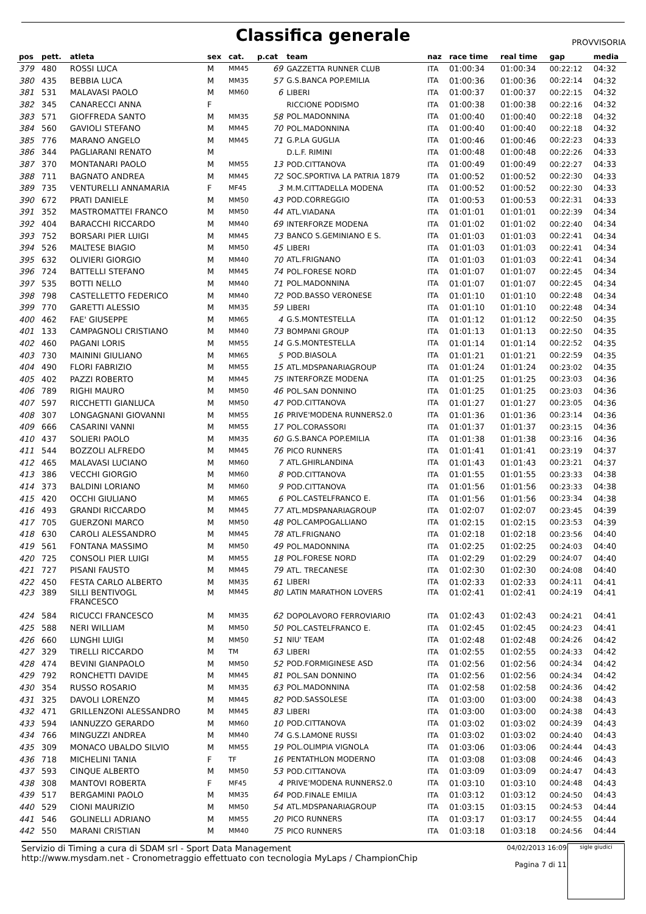Classifica generale
PROVVISORIA
| pos | pett. | atleta | sex | cat. | p.cat | team | naz | race time | real time | gap | media |
| --- | --- | --- | --- | --- | --- | --- | --- | --- | --- | --- | --- |
| 379 | 480 | ROSSI LUCA | M | MM45 | 69 | GAZZETTA RUNNER CLUB | ITA | 01:00:34 | 01:00:34 | 00:22:12 | 04:32 |
| 380 | 435 | BEBBIA LUCA | M | MM35 | 57 | G.S.BANCA POP.EMILIA | ITA | 01:00:36 | 01:00:36 | 00:22:14 | 04:32 |
| 381 | 531 | MALAVASI PAOLO | M | MM60 | 6 | LIBERI | ITA | 01:00:37 | 01:00:37 | 00:22:15 | 04:32 |
| 382 | 345 | CANARECCI ANNA | F | | | RICCIONE PODISMO | ITA | 01:00:38 | 01:00:38 | 00:22:16 | 04:32 |
| 383 | 571 | GIOFFREDA SANTO | M | MM35 | 58 | POL.MADONNINA | ITA | 01:00:40 | 01:00:40 | 00:22:18 | 04:32 |
| 384 | 560 | GAVIOLI STEFANO | M | MM45 | 70 | POL.MADONNINA | ITA | 01:00:40 | 01:00:40 | 00:22:18 | 04:32 |
| 385 | 776 | MARANO ANGELO | M | MM45 | 71 | G.P.LA GUGLIA | ITA | 01:00:46 | 01:00:46 | 00:22:23 | 04:33 |
| 386 | 344 | PAGLIARANI RENATO | M | | | D.L.F. RIMINI | ITA | 01:00:48 | 01:00:48 | 00:22:26 | 04:33 |
| 387 | 370 | MONTANARI PAOLO | M | MM55 | 13 | POD.CITTANOVA | ITA | 01:00:49 | 01:00:49 | 00:22:27 | 04:33 |
| 388 | 711 | BAGNATO ANDREA | M | MM45 | 72 | SOC.SPORTIVA LA PATRIA 1879 | ITA | 01:00:52 | 01:00:52 | 00:22:30 | 04:33 |
| 389 | 735 | VENTURELLI ANNAMARIA | F | MF45 | 3 | M.M.CITTADELLA MODENA | ITA | 01:00:52 | 01:00:52 | 00:22:30 | 04:33 |
| 390 | 672 | PRATI DANIELE | M | MM50 | 43 | POD.CORREGGIO | ITA | 01:00:53 | 01:00:53 | 00:22:31 | 04:33 |
| 391 | 352 | MASTROMATTEI FRANCO | M | MM50 | 44 | ATL.VIADANA | ITA | 01:01:01 | 01:01:01 | 00:22:39 | 04:34 |
| 392 | 404 | BARACCHI RICCARDO | M | MM40 | 69 | INTERFORZE MODENA | ITA | 01:01:02 | 01:01:02 | 00:22:40 | 04:34 |
| 393 | 752 | BORSARI PIER LUIGI | M | MM45 | 73 | BANCO S.GEMINIANO E S. | ITA | 01:01:03 | 01:01:03 | 00:22:41 | 04:34 |
| 394 | 526 | MALTESE BIAGIO | M | MM50 | 45 | LIBERI | ITA | 01:01:03 | 01:01:03 | 00:22:41 | 04:34 |
| 395 | 632 | OLIVIERI GIORGIO | M | MM40 | 70 | ATL.FRIGNANO | ITA | 01:01:03 | 01:01:03 | 00:22:41 | 04:34 |
| 396 | 724 | BATTELLI STEFANO | M | MM45 | 74 | POL.FORESE NORD | ITA | 01:01:07 | 01:01:07 | 00:22:45 | 04:34 |
| 397 | 535 | BOTTI NELLO | M | MM40 | 71 | POL.MADONNINA | ITA | 01:01:07 | 01:01:07 | 00:22:45 | 04:34 |
| 398 | 798 | CASTELLETTO FEDERICO | M | MM40 | 72 | POD.BASSO VERONESE | ITA | 01:01:10 | 01:01:10 | 00:22:48 | 04:34 |
| 399 | 770 | GARETTI ALESSIO | M | MM35 | 59 | LIBERI | ITA | 01:01:10 | 01:01:10 | 00:22:48 | 04:34 |
| 400 | 462 | FAE' GIUSEPPE | M | MM65 | 4 | G.S.MONTESTELLA | ITA | 01:01:12 | 01:01:12 | 00:22:50 | 04:35 |
| 401 | 133 | CAMPAGNOLI CRISTIANO | M | MM40 | 73 | BOMPANI GROUP | ITA | 01:01:13 | 01:01:13 | 00:22:50 | 04:35 |
| 402 | 460 | PAGANI LORIS | M | MM55 | 14 | G.S.MONTESTELLA | ITA | 01:01:14 | 01:01:14 | 00:22:52 | 04:35 |
| 403 | 730 | MAININI GIULIANO | M | MM65 | 5 | POD.BIASOLA | ITA | 01:01:21 | 01:01:21 | 00:22:59 | 04:35 |
| 404 | 490 | FLORI FABRIZIO | M | MM55 | 15 | ATL.MDSPANARIAGROUP | ITA | 01:01:24 | 01:01:24 | 00:23:02 | 04:35 |
| 405 | 402 | PAZZI ROBERTO | M | MM45 | 75 | INTERFORZE MODENA | ITA | 01:01:25 | 01:01:25 | 00:23:03 | 04:36 |
| 406 | 789 | RIGHI MAURO | M | MM50 | 46 | POL.SAN DONNINO | ITA | 01:01:25 | 01:01:25 | 00:23:03 | 04:36 |
| 407 | 597 | RICCHETTI GIANLUCA | M | MM50 | 47 | POD.CITTANOVA | ITA | 01:01:27 | 01:01:27 | 00:23:05 | 04:36 |
| 408 | 307 | LONGAGNANI GIOVANNI | M | MM55 | 16 | PRIVE'MODENA RUNNERS2.0 | ITA | 01:01:36 | 01:01:36 | 00:23:14 | 04:36 |
| 409 | 666 | CASARINI VANNI | M | MM55 | 17 | POL.CORASSORI | ITA | 01:01:37 | 01:01:37 | 00:23:15 | 04:36 |
| 410 | 437 | SOLIERI PAOLO | M | MM35 | 60 | G.S.BANCA POP.EMILIA | ITA | 01:01:38 | 01:01:38 | 00:23:16 | 04:36 |
| 411 | 544 | BOZZOLI ALFREDO | M | MM45 | 76 | PICO RUNNERS | ITA | 01:01:41 | 01:01:41 | 00:23:19 | 04:37 |
| 412 | 465 | MALAVASI LUCIANO | M | MM60 | 7 | ATL.GHIRLANDINA | ITA | 01:01:43 | 01:01:43 | 00:23:21 | 04:37 |
| 413 | 386 | VECCHI GIORGIO | M | MM60 | 8 | POD.CITTANOVA | ITA | 01:01:55 | 01:01:55 | 00:23:33 | 04:38 |
| 414 | 373 | BALDINI LORIANO | M | MM60 | 9 | POD.CITTANOVA | ITA | 01:01:56 | 01:01:56 | 00:23:33 | 04:38 |
| 415 | 420 | OCCHI GIULIANO | M | MM65 | 6 | POL.CASTELFRANCO E. | ITA | 01:01:56 | 01:01:56 | 00:23:34 | 04:38 |
| 416 | 493 | GRANDI RICCARDO | M | MM45 | 77 | ATL.MDSPANARIAGROUP | ITA | 01:02:07 | 01:02:07 | 00:23:45 | 04:39 |
| 417 | 705 | GUERZONI MARCO | M | MM50 | 48 | POL.CAMPOGALLIANO | ITA | 01:02:15 | 01:02:15 | 00:23:53 | 04:39 |
| 418 | 630 | CAROLI ALESSANDRO | M | MM45 | 78 | ATL.FRIGNANO | ITA | 01:02:18 | 01:02:18 | 00:23:56 | 04:40 |
| 419 | 561 | FONTANA MASSIMO | M | MM50 | 49 | POL.MADONNINA | ITA | 01:02:25 | 01:02:25 | 00:24:03 | 04:40 |
| 420 | 725 | CONSOLI PIER LUIGI | M | MM55 | 18 | POL.FORESE NORD | ITA | 01:02:29 | 01:02:29 | 00:24:07 | 04:40 |
| 421 | 727 | PISANI FAUSTO | M | MM45 | 79 | ATL. TRECANESE | ITA | 01:02:30 | 01:02:30 | 00:24:08 | 04:40 |
| 422 | 450 | FESTA CARLO ALBERTO | M | MM35 | 61 | LIBERI | ITA | 01:02:33 | 01:02:33 | 00:24:11 | 04:41 |
| 423 | 389 | SILLI BENTIVOGL FRANCESCO | M | MM45 | 80 | LATIN MARATHON LOVERS | ITA | 01:02:41 | 01:02:41 | 00:24:19 | 04:41 |
| 424 | 584 | RICUCCI FRANCESCO | M | MM35 | 62 | DOPOLAVORO FERROVIARIO | ITA | 01:02:43 | 01:02:43 | 00:24:21 | 04:41 |
| 425 | 588 | NERI WILLIAM | M | MM50 | 50 | POL.CASTELFRANCO E. | ITA | 01:02:45 | 01:02:45 | 00:24:23 | 04:41 |
| 426 | 660 | LUNGHI LUIGI | M | MM50 | 51 | NIU' TEAM | ITA | 01:02:48 | 01:02:48 | 00:24:26 | 04:42 |
| 427 | 329 | TIRELLI RICCARDO | M | TM | 63 | LIBERI | ITA | 01:02:55 | 01:02:55 | 00:24:33 | 04:42 |
| 428 | 474 | BEVINI GIANPAOLO | M | MM50 | 52 | POD.FORMIGINESE ASD | ITA | 01:02:56 | 01:02:56 | 00:24:34 | 04:42 |
| 429 | 792 | RONCHETTI DAVIDE | M | MM45 | 81 | POL.SAN DONNINO | ITA | 01:02:56 | 01:02:56 | 00:24:34 | 04:42 |
| 430 | 354 | RUSSO ROSARIO | M | MM35 | 63 | POL.MADONNINA | ITA | 01:02:58 | 01:02:58 | 00:24:36 | 04:42 |
| 431 | 325 | DAVOLI LORENZO | M | MM45 | 82 | POD.SASSOLESE | ITA | 01:03:00 | 01:03:00 | 00:24:38 | 04:43 |
| 432 | 471 | GRILLENZONI ALESSANDRO | M | MM45 | 83 | LIBERI | ITA | 01:03:00 | 01:03:00 | 00:24:38 | 04:43 |
| 433 | 594 | IANNUZZO GERARDO | M | MM60 | 10 | POD.CITTANOVA | ITA | 01:03:02 | 01:03:02 | 00:24:39 | 04:43 |
| 434 | 766 | MINGUZZI ANDREA | M | MM40 | 74 | G.S.LAMONE RUSSI | ITA | 01:03:02 | 01:03:02 | 00:24:40 | 04:43 |
| 435 | 309 | MONACO UBALDO SILVIO | M | MM55 | 19 | POL.OLIMPIA VIGNOLA | ITA | 01:03:06 | 01:03:06 | 00:24:44 | 04:43 |
| 436 | 718 | MICHELINI TANIA | F | TF | 16 | PENTATHLON MODERNO | ITA | 01:03:08 | 01:03:08 | 00:24:46 | 04:43 |
| 437 | 593 | CINQUE ALBERTO | M | MM50 | 53 | POD.CITTANOVA | ITA | 01:03:09 | 01:03:09 | 00:24:47 | 04:43 |
| 438 | 308 | MANTOVI ROBERTA | F | MF45 | 4 | PRIVE'MODENA RUNNERS2.0 | ITA | 01:03:10 | 01:03:10 | 00:24:48 | 04:43 |
| 439 | 517 | BERGAMINI PAOLO | M | MM35 | 64 | POD.FINALE EMILIA | ITA | 01:03:12 | 01:03:12 | 00:24:50 | 04:43 |
| 440 | 529 | CIONI MAURIZIO | M | MM50 | 54 | ATL.MDSPANARIAGROUP | ITA | 01:03:15 | 01:03:15 | 00:24:53 | 04:44 |
| 441 | 546 | GOLINELLI ADRIANO | M | MM55 | 20 | PICO RUNNERS | ITA | 01:03:17 | 01:03:17 | 00:24:55 | 04:44 |
| 442 | 550 | MARANI CRISTIAN | M | MM40 | 75 | PICO RUNNERS | ITA | 01:03:18 | 01:03:18 | 00:24:56 | 04:44 |
Servizio di Timing a cura di SDAM srl - Sport Data Management
http://www.mysdam.net - Cronometraggio effettuato con tecnologia MyLaps / ChampionChip
04/02/2013 16:09
Pagina 7 di 11
sigle giudici